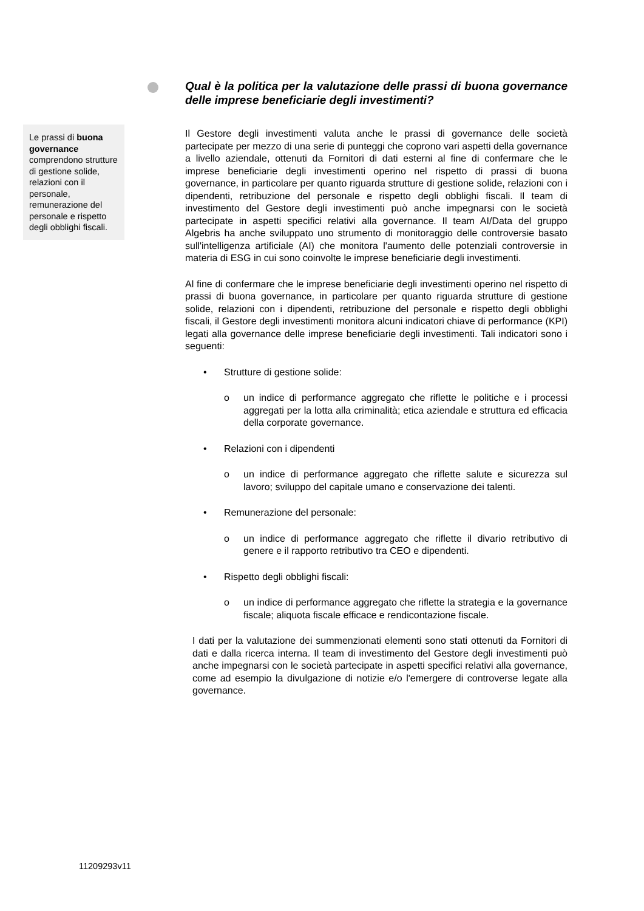Le prassi di buona governance comprendono strutture di gestione solide, relazioni con il personale, remunerazione del personale e rispetto degli obblighi fiscali.
Qual è la politica per la valutazione delle prassi di buona governance delle imprese beneficiarie degli investimenti?
Il Gestore degli investimenti valuta anche le prassi di governance delle società partecipate per mezzo di una serie di punteggi che coprono vari aspetti della governance a livello aziendale, ottenuti da Fornitori di dati esterni al fine di confermare che le imprese beneficiarie degli investimenti operino nel rispetto di prassi di buona governance, in particolare per quanto riguarda strutture di gestione solide, relazioni con i dipendenti, retribuzione del personale e rispetto degli obblighi fiscali. Il team di investimento del Gestore degli investimenti può anche impegnarsi con le società partecipate in aspetti specifici relativi alla governance. Il team AI/Data del gruppo Algebris ha anche sviluppato uno strumento di monitoraggio delle controversie basato sull'intelligenza artificiale (AI) che monitora l'aumento delle potenziali controversie in materia di ESG in cui sono coinvolte le imprese beneficiarie degli investimenti.
Al fine di confermare che le imprese beneficiarie degli investimenti operino nel rispetto di prassi di buona governance, in particolare per quanto riguarda strutture di gestione solide, relazioni con i dipendenti, retribuzione del personale e rispetto degli obblighi fiscali, il Gestore degli investimenti monitora alcuni indicatori chiave di performance (KPI) legati alla governance delle imprese beneficiarie degli investimenti. Tali indicatori sono i seguenti:
• Strutture di gestione solide:
o un indice di performance aggregato che riflette le politiche e i processi aggregati per la lotta alla criminalità; etica aziendale e struttura ed efficacia della corporate governance.
• Relazioni con i dipendenti
o un indice di performance aggregato che riflette salute e sicurezza sul lavoro; sviluppo del capitale umano e conservazione dei talenti.
• Remunerazione del personale:
o un indice di performance aggregato che riflette il divario retributivo di genere e il rapporto retributivo tra CEO e dipendenti.
• Rispetto degli obblighi fiscali:
o un indice di performance aggregato che riflette la strategia e la governance fiscale; aliquota fiscale efficace e rendicontazione fiscale.
I dati per la valutazione dei summenzionati elementi sono stati ottenuti da Fornitori di dati e dalla ricerca interna. Il team di investimento del Gestore degli investimenti può anche impegnarsi con le società partecipate in aspetti specifici relativi alla governance, come ad esempio la divulgazione di notizie e/o l'emergere di controverse legate alla governance.
11209293v11